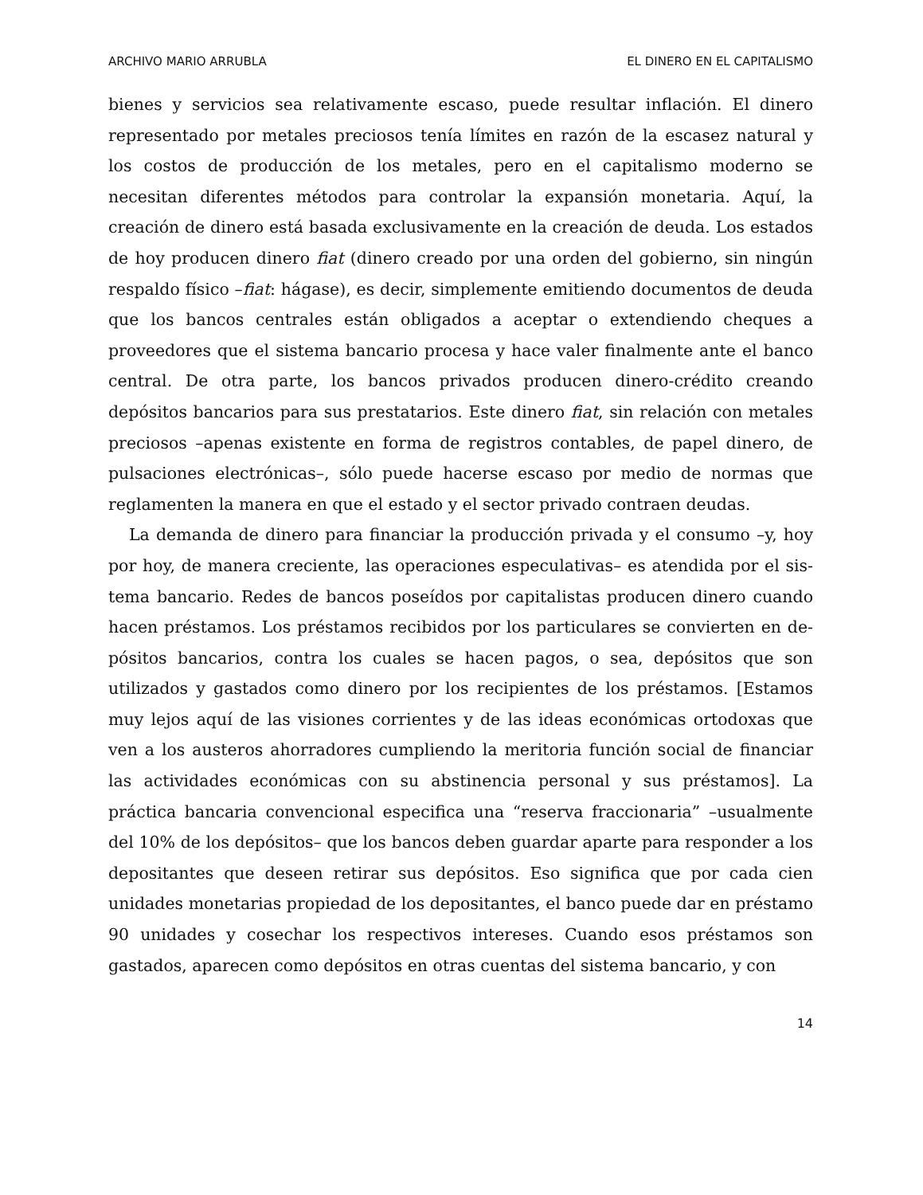ARCHIVO MARIO ARRUBLA EL DINERO EN EL CAPITALISMO
bienes y servicios sea relativamente escaso, puede resultar inflación. El dinero representado por metales preciosos tenía límites en razón de la escasez natural y los costos de producción de los metales, pero en el capitalismo moderno se necesitan diferentes métodos para controlar la expansión monetaria. Aquí, la creación de dinero está basada exclusivamente en la creación de deuda. Los estados de hoy producen dinero fiat (dinero creado por una orden del gobierno, sin ningún respaldo físico –fiat: hágase), es decir, simplemente emitiendo documentos de deuda que los bancos centrales están obligados a aceptar o extendiendo cheques a proveedores que el sistema bancario procesa y hace valer finalmente ante el banco central. De otra parte, los bancos privados producen dinero-crédito creando depósitos bancarios para sus prestatarios. Este dinero fiat, sin relación con metales preciosos –apenas existente en forma de registros contables, de papel dinero, de pulsaciones electrónicas–, sólo puede hacerse escaso por medio de normas que reglamenten la manera en que el estado y el sector privado contraen deudas.
La demanda de dinero para financiar la producción privada y el consumo –y, hoy por hoy, de manera creciente, las operaciones especulativas– es atendida por el sis-tema bancario. Redes de bancos poseídos por capitalistas producen dinero cuando hacen préstamos. Los préstamos recibidos por los particulares se convierten en de-pósitos bancarios, contra los cuales se hacen pagos, o sea, depósitos que son utilizados y gastados como dinero por los recipientes de los préstamos. [Estamos muy lejos aquí de las visiones corrientes y de las ideas económicas ortodoxas que ven a los austeros ahorradores cumpliendo la meritoria función social de financiar las actividades económicas con su abstinencia personal y sus préstamos]. La práctica bancaria convencional especifica una “reserva fraccionaria” –usualmente del 10% de los depósitos– que los bancos deben guardar aparte para responder a los depositantes que deseen retirar sus depósitos. Eso significa que por cada cien unidades monetarias propiedad de los depositantes, el banco puede dar en préstamo 90 unidades y cosechar los respectivos intereses. Cuando esos préstamos son gastados, aparecen como depósitos en otras cuentas del sistema bancario, y con
14